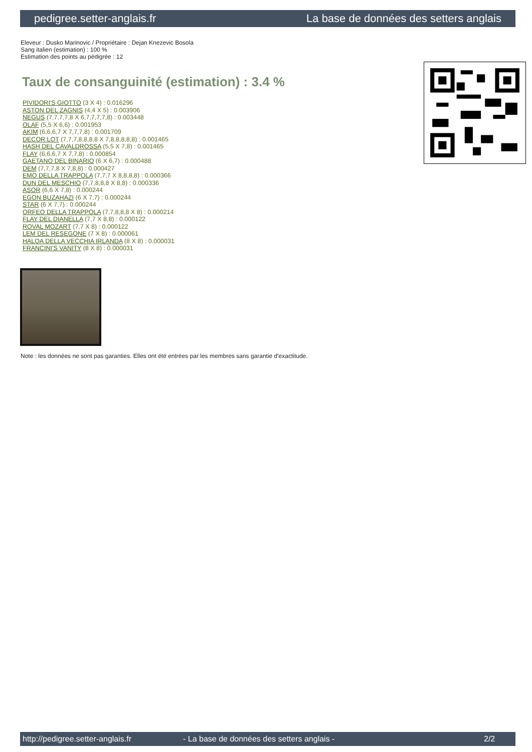pedigree.setter-anglais.fr La base de données des setters anglais
Eleveur : Dusko Marinovic / Propriétaire : Dejan Knezevic Bosola
Sang italien (estimation) : 100 %
Estimation des points au pédigrée : 12
Taux de consanguinité (estimation) : 3.4 %
PIVIDORI'S GIOTTO (3 X 4) : 0.016296
ASTON DEL ZAGNIS (4,4 X 5) : 0.003906
NEGUS (7,7,7,7,8 X 6,7,7,7,7,8) : 0.003448
OLAF (5,5 X 6,6) : 0.001953
AKIM (6,6,6,7 X 7,7,7,8) : 0.001709
DECOR LOT (7,7,7,8,8,8,8 X 7,8,8,8,8,8) : 0.001465
HASH DEL CAVALDROSSA (5,5 X 7,8) : 0.001465
FLAY (6,6,6,7 X 7,7,8) : 0.000854
GAETANO DEL BINARIO (6 X 6,7) : 0.000488
DEM (7,7,7,8 X 7,8,8) : 0.000427
EMO DELLA TRAPPOLA (7,7,7 X 8,8,8,8) : 0.000366
DUN DEL MESCHIO (7,7,8,8,8 X 8,8) : 0.000336
ASOR (6,6 X 7,8) : 0.000244
EGON BUZAHAZI (6 X 7,7) : 0.000244
STAR (6 X 7,7) : 0.000244
ORFEO DELLA TRAPPOLA (7,7,8,8,8 X 8) : 0.000214
FLAY DEL DIANELLA (7,7 X 8,8) : 0.000122
ROVAL MOZART (7,7 X 8) : 0.000122
LEM DEL RESEGONE (7 X 8) : 0.000061
HALOA DELLA VECCHIA IRLANDA (8 X 8) : 0.000031
FRANCINI'S VANITY (8 X 8) : 0.000031
Note : les données ne sont pas garanties. Elles ont été entrées par les membres sans garantie d'exactitude.
http://pedigree.setter-anglais.fr - La base de données des setters anglais - 2/2